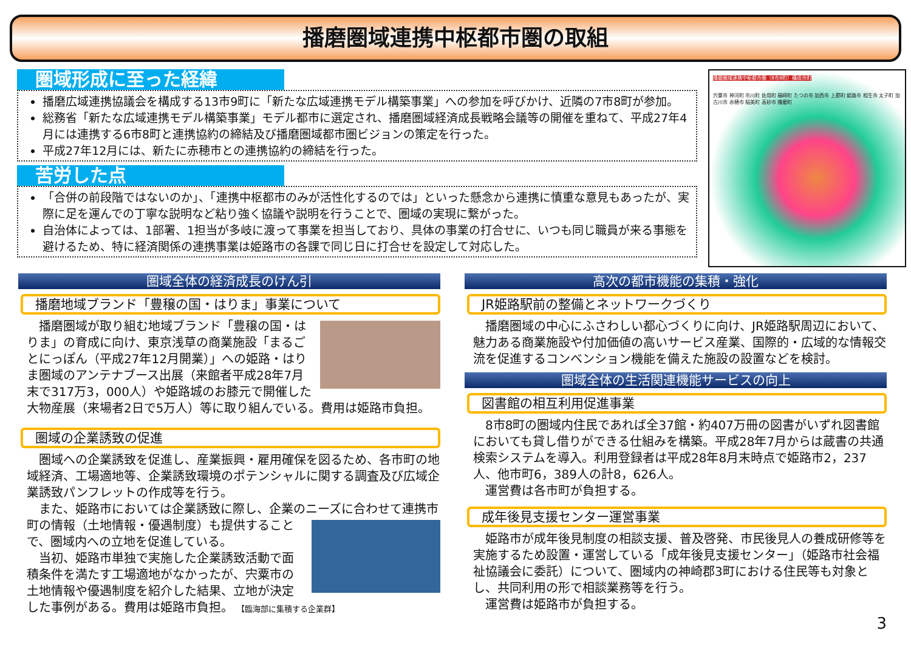播磨圏域連携中枢都市圏の取組
圏域形成に至った経緯
播磨広域連携協議会を構成する13市9町に「新たな広域連携モデル構築事業」への参加を呼びかけ、近隣の7市8町が参加。
総務省「新たな広域連携モデル構築事業」モデル都市に選定され、播磨圏域経済成長戦略会議等の開催を重ねて、平成27年4月には連携する6市8町と連携協約の締結及び播磨圏域都市圏ビジョンの策定を行った。
平成27年12月には、新たに赤穂市との連携協約の締結を行った。
苦労した点
「合併の前段階ではないのか」、「連携中枢都市のみが活性化するのでは」といった懸念から連携に慎重な意見もあったが、実際に足を運んでの丁寧な説明など粘り強く協議や説明を行うことで、圏域の実現に繋がった。
自治体によっては、1部署、1担当が多岐に渡って事業を担当しており、具体の事業の打合せに、いつも同じ職員が来る事態を避けるため、特に経済関係の連携事業は姫路市の各課で同じ日に打合せを設定して対応した。
播磨圏域連携中枢都市圏（8市8町）構成市町
宍粟市 神河町 市川町 佐用町 福崎町 たつの市 加西市 上郡町 姫路市 相生市 太子町 加古川市 赤穂市 稲美町 高砂市 播磨町
圏域全体の経済成長のけん引
播磨地域ブランド「豊穣の国・はりま」事業について
　播磨圏域が取り組む地域ブランド「豊穣の国・はりま」の育成に向け、東京浅草の商業施設「まるごとにっぽん（平成27年12月開業）」への姫路・はりま圏域のアンテナブース出展（来館者平成28年7月末で317万3，000人）や姫路城のお膝元で開催した大物産展（来場者2日で5万人）等に取り組んでいる。費用は姫路市負担。
圏域の企業誘致の促進
　圏域への企業誘致を促進し、産業振興・雇用確保を図るため、各市町の地域経済、工場適地等、企業誘致環境のポテンシャルに関する調査及び広域企業誘致パンフレットの作成等を行う。
　また、姫路市においては企業誘致に際し、企業のニーズに合わせて 連携市町の情報（土地情報・優遇制度）も提供することで、圏域内への立地を促進している。
　当初、姫路市単独で実施した企業誘致活動で面積条件を満たす工場適地がなかったが、宍粟市の土地情報や優遇制度を紹介した結果、立地が決定した事例がある。費用は姫路市負担。 【臨海部に集積する企業群】
高次の都市機能の集積・強化
JR姫路駅前の整備とネットワークづくり
　播磨圏域の中心にふさわしい都心づくりに向け、JR姫路駅周辺において、魅力ある商業施設や付加価値の高いサービス産業、国際的・広域的な情報交流を促進するコンベンション機能を備えた施設の設置などを検討。
圏域全体の生活関連機能サービスの向上
図書館の相互利用促進事業
　8市8町の圏域内住民であれば全37館・約407万冊の図書がいずれ図書館においても貸し借りができる仕組みを構築。平成28年7月からは蔵書の共通検索システムを導入。利用登録者は平成28年8月末時点で姫路市2，237人、他市町6，389人の計8，626人。
　運営費は各市町が負担する。
成年後見支援センター運営事業
　姫路市が成年後見制度の相談支援、普及啓発、市民後見人の養成研修等を実施するため設置・運営している「成年後見支援センター」（姫路市社会福祉協議会に委託）について、圏域内の神崎郡3町における住民等も対象とし、共同利用の形で相談業務等を行う。
　運営費は姫路市が負担する。
3